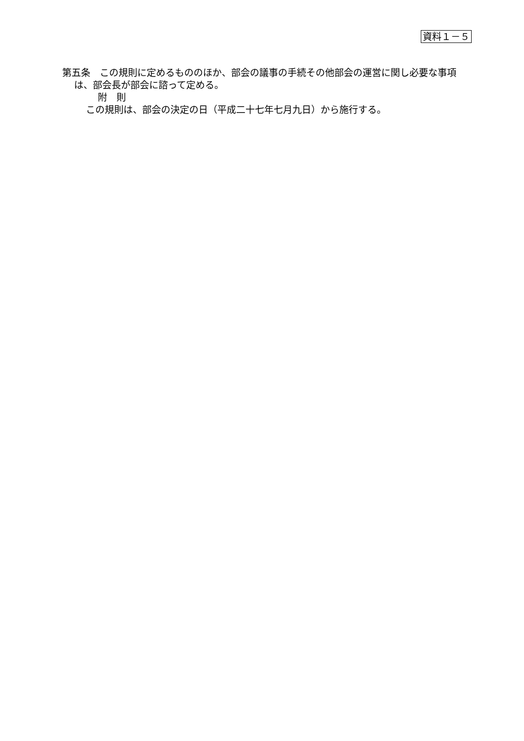資料１－５
第五条　この規則に定めるもののほか、部会の議事の手続その他部会の運営に関し必要な事項は、部会長が部会に諮って定める。
附　則
この規則は、部会の決定の日（平成二十七年七月九日）から施行する。